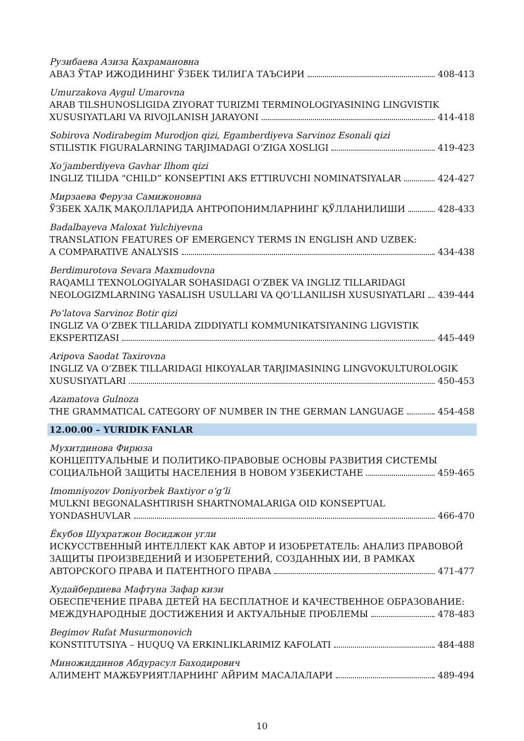Рузибаева Азиза Қахрамановна
АВАЗ ЎТАР ИЖОДИНИНГ ЎЗБЕК ТИЛИГА ТАЪСИРИ 408-413
Umurzakova Aygul Umarovna
ARAB TILSHUNOSLIGIDA ZIYORAT TURIZMI TERMINOLOGIYASINING LINGVISTIK
XUSUSIYATLARI VA RIVOJLANISH JARAYONI 414-418
Sobirova Nodirabegim Murodjon qizi, Egamberdiyeva Sarvinoz Esonali qizi
STILISTIK FIGURALARNING TARJIMADAGI O‘ZIGA XOSLIGI 419-423
Xo‘jamberdiyeva Gavhar Ilhom qizi
INGLIZ TILIDA “CHILD” KONSEPTINI AKS ETTIRUVCHI NOMINATSIYALAR 424-427
Мирзаева Феруза Самижоновна
ЎЗБЕК ХАЛҚ МАҚОЛЛАРИДА АНТРОПОНИМЛАРНИНГ ҚЎЛЛАНИЛИШИ 428-433
Badalbayeva Maloxat Yulchiyevna
TRANSLATION FEATURES OF EMERGENCY TERMS IN ENGLISH AND UZBEK:
A COMPARATIVE ANALYSIS 434-438
Berdimurotova Sevara Maxmudovna
RAQAMLI TEXNOLOGIYALAR SOHASIDAGI O‘ZBEK VA INGLIZ TILLARIDAGI
NEOLOGIZMLARNING YASALISH USULLARI VA QO‘LLANILISH XUSUSIYATLARI 439-444
Po‘latova Sarvinoz Botir qizi
INGLIZ VA O‘ZBEK TILLARIDA ZIDDIYATLI KOMMUNIKATSIYANING LIGVISTIK
EKSPERTIZASI 445-449
Aripova Saodat Taxirovna
INGLIZ VA O‘ZBEK TILLARIDAGI HIKOYALAR TARJIMASINING LINGVOKULTUROLOGIK
XUSUSIYATLARI 450-453
Azamatova Gulnoza
THE GRAMMATICAL CATEGORY OF NUMBER IN THE GERMAN LANGUAGE 454-458
12.00.00 – YURIDIK FANLAR
Мухитдинова Фирюза
КОНЦЕПТУАЛЬНЫЕ И ПОЛИТИКО-ПРАВОВЫЕ ОСНОВЫ РАЗВИТИЯ СИСТЕМЫ
СОЦИАЛЬНОЙ ЗАЩИТЫ НАСЕЛЕНИЯ В НОВОМ УЗБЕКИСТАНЕ 459-465
Imomniyozov Doniyorbek Baxtiyor o‘g‘li
MULKNI BEGONALASHTIRISH SHARTNOMALARIGA OID KONSEPTUAL
YONDASHUVLAR 466-470
Ёкубов Шухратжон Восиджон угли
ИСКУССТВЕННЫЙ ИНТЕЛЛЕКТ КАК АВТОР И ИЗОБРЕТАТЕЛЬ: АНАЛИЗ ПРАВОВОЙ
ЗАЩИТЫ ПРОИЗВЕДЕНИЙ И ИЗОБРЕТЕНИЙ, СОЗДАННЫХ ИИ, В РАМКАХ
АВТОРСКОГО ПРАВА И ПАТЕНТНОГО ПРАВА 471-477
Худайбердиева Мафтуна Зафар кизи
ОБЕСПЕЧЕНИЕ ПРАВА ДЕТЕЙ НА БЕСПЛАТНОЕ И КАЧЕСТВЕННОЕ ОБРАЗОВАНИЕ:
МЕЖДУНАРОДНЫЕ ДОСТИЖЕНИЯ И АКТУАЛЬНЫЕ ПРОБЛЕМЫ 478-483
Begimov Rufat Musurmonovich
KONSTITUTSIYA – HUQUQ VA ERKINLIKLARIMIZ KAFOLATI 484-488
Миножиддинов Абдурасул Баходирович
АЛИМЕНТ МАЖБУРИЯТЛАРНИНГ АЙРИМ МАСАЛАЛАРИ 489-494
10